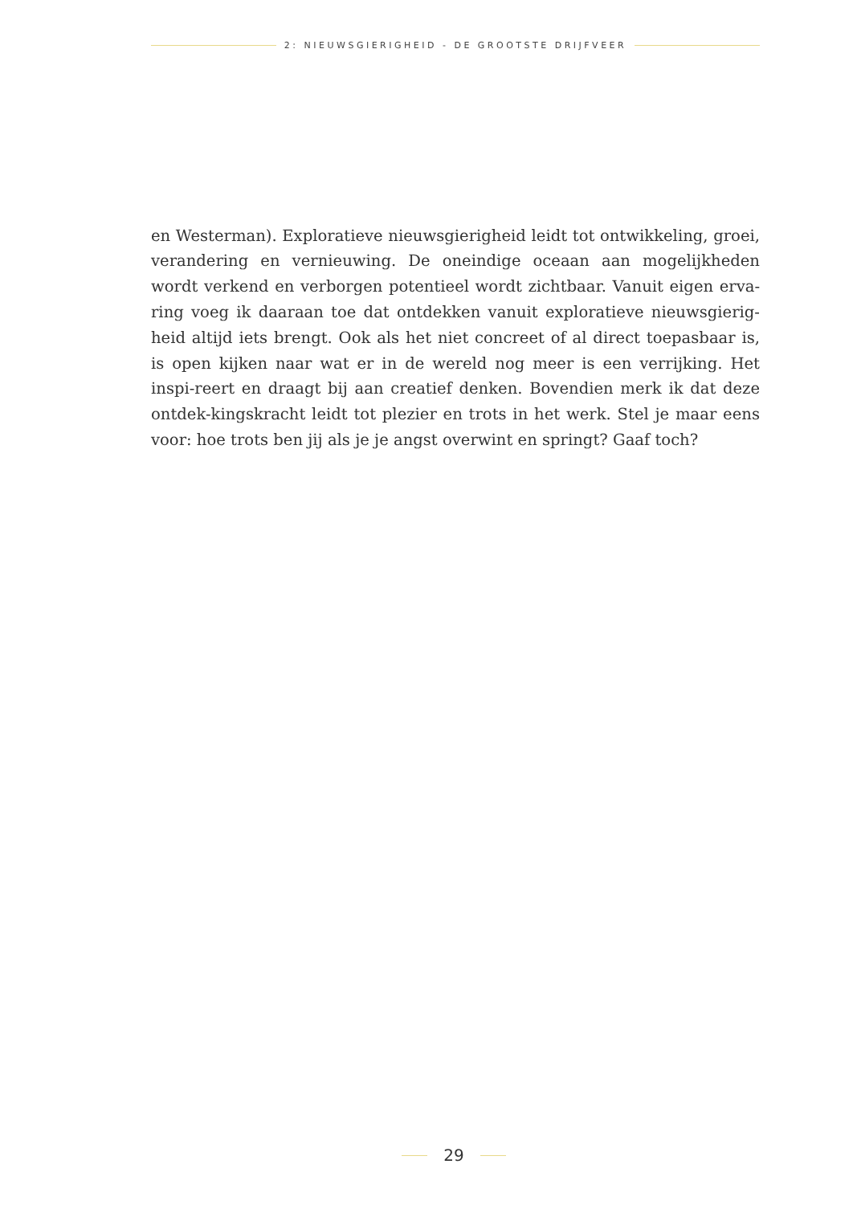2: NIEUWSGIERIGHEID - DE GROOTSTE DRIJFVEER
en Westerman). Exploratieve nieuwsgierigheid leidt tot ontwikkeling, groei, verandering en vernieuwing. De oneindige oceaan aan mogelijkheden wordt verkend en verborgen potentieel wordt zichtbaar. Vanuit eigen erva-ring voeg ik daaraan toe dat ontdekken vanuit exploratieve nieuwsgierig-heid altijd iets brengt. Ook als het niet concreet of al direct toepasbaar is, is open kijken naar wat er in de wereld nog meer is een verrijking. Het inspi-reert en draagt bij aan creatief denken. Bovendien merk ik dat deze ontdek-kingskracht leidt tot plezier en trots in het werk. Stel je maar eens voor: hoe trots ben jij als je je angst overwint en springt? Gaaf toch?
29